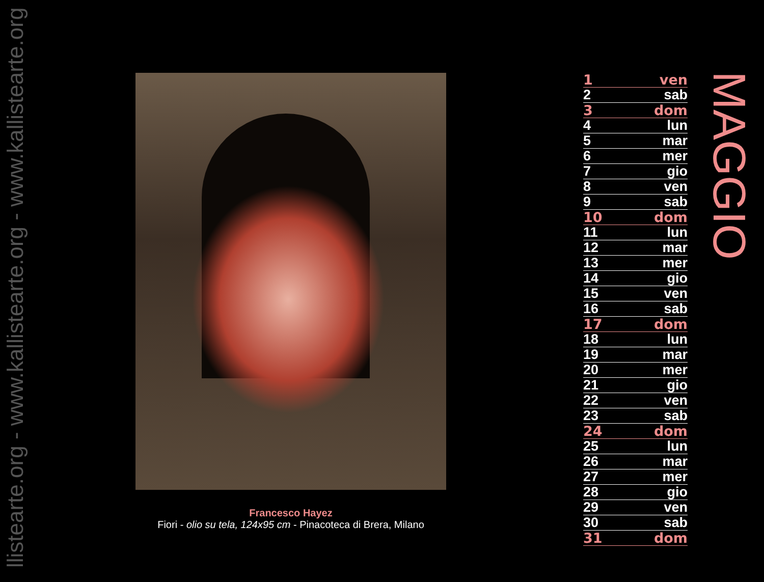llistearte.org - www.kallistearte.org - www.kallistearte.org
Francesco Hayez
Fiori - olio su tela, 124x95 cm - Pinacoteca di Brera, Milano
| 1 | ven |
| 2 | sab |
| 3 | dom |
| 4 | lun |
| 5 | mar |
| 6 | mer |
| 7 | gio |
| 8 | ven |
| 9 | sab |
| 10 | dom |
| 11 | lun |
| 12 | mar |
| 13 | mer |
| 14 | gio |
| 15 | ven |
| 16 | sab |
| 17 | dom |
| 18 | lun |
| 19 | mar |
| 20 | mer |
| 21 | gio |
| 22 | ven |
| 23 | sab |
| 24 | dom |
| 25 | lun |
| 26 | mar |
| 27 | mer |
| 28 | gio |
| 29 | ven |
| 30 | sab |
| 31 | dom |
MAGGIO